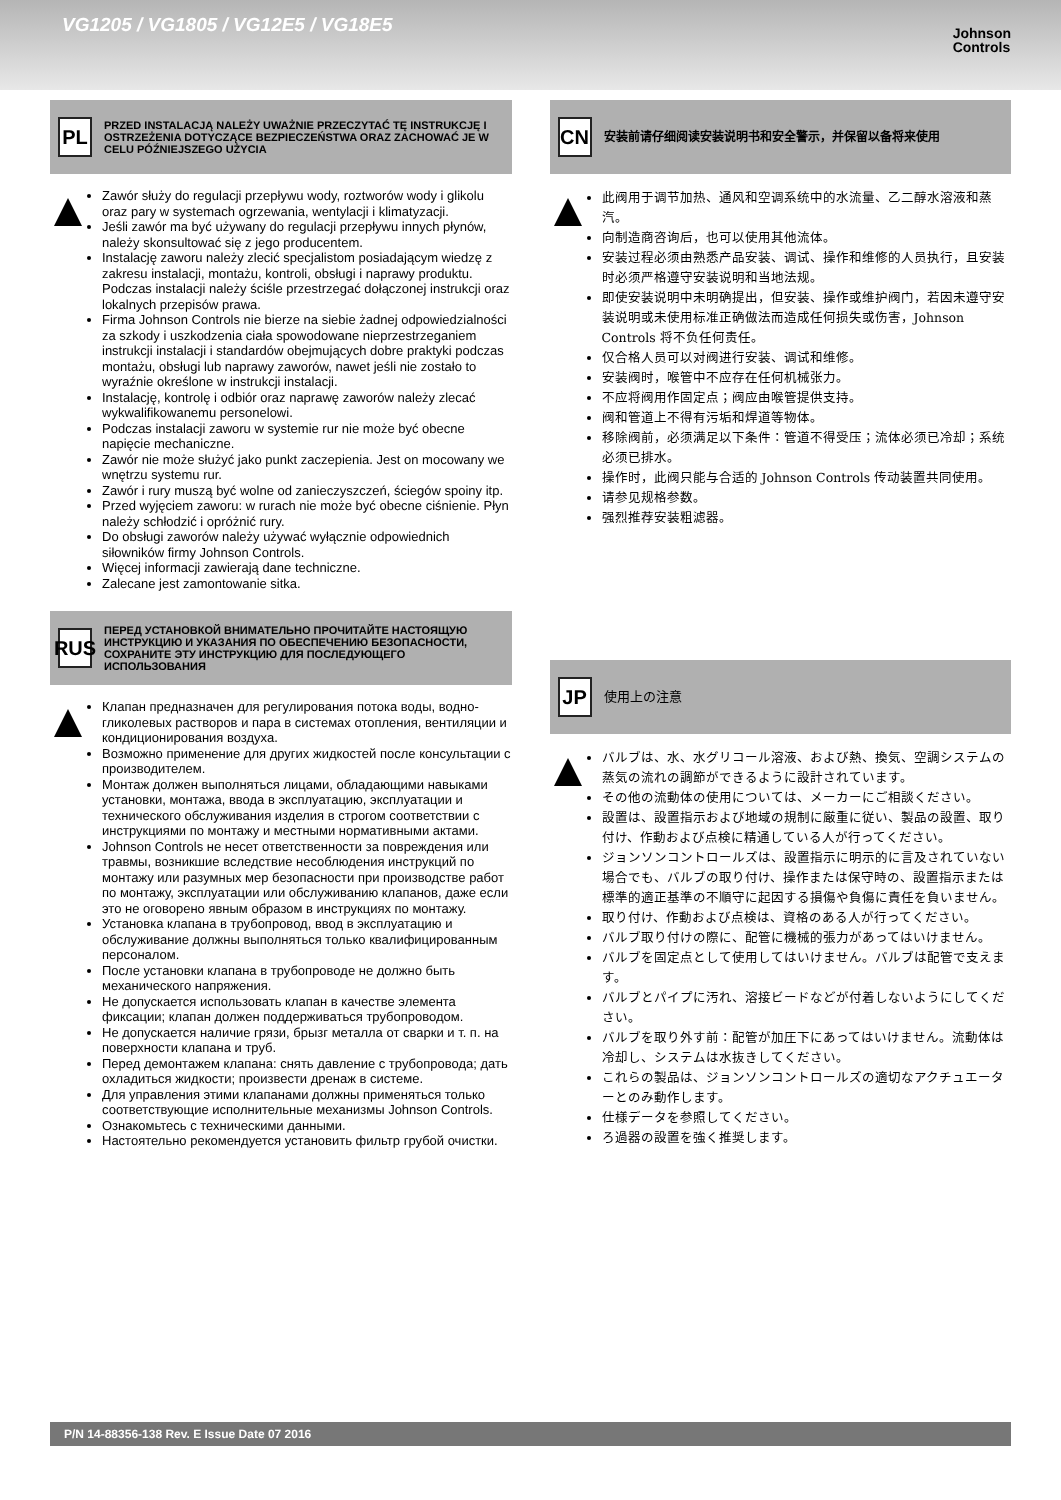VG1205 / VG1805 / VG12E5 / VG18E5
Johnson
Controls
PL
PRZED INSTALACJĄ NALEŻY UWAŻNIE PRZECZYTAĆ TĘ INSTRUKCJĘ I OSTRZEŻENIA DOTYCZĄCE BEZPIECZEŃSTWA ORAZ ZACHOWAĆ JE W CELU PÓŹNIEJSZEGO UŻYCIA
Zawór służy do regulacji przepływu wody, roztworów wody i glikolu oraz pary w systemach ogrzewania, wentylacji i klimatyzacji.
Jeśli zawór ma być używany do regulacji przepływu innych płynów, należy skonsultować się z jego producentem.
Instalację zaworu należy zlecić specjalistom posiadającym wiedzę z zakresu instalacji, montażu, kontroli, obsługi i naprawy produktu. Podczas instalacji należy ściśle przestrzegać dołączonej instrukcji oraz lokalnych przepisów prawa.
Firma Johnson Controls nie bierze na siebie żadnej odpowiedzialności za szkody i uszkodzenia ciała spowodowane nieprzestrzeganiem instrukcji instalacji i standardów obejmujących dobre praktyki podczas montażu, obsługi lub naprawy zaworów, nawet jeśli nie zostało to wyraźnie określone w instrukcji instalacji.
Instalację, kontrolę i odbiór oraz naprawę zaworów należy zlecać wykwalifikowanemu personelowi.
Podczas instalacji zaworu w systemie rur nie może być obecne napięcie mechaniczne.
Zawór nie może służyć jako punkt zaczepienia. Jest on mocowany we wnętrzu systemu rur.
Zawór i rury muszą być wolne od zanieczyszczeń, ściegów spoiny itp.
Przed wyjęciem zaworu: w rurach nie może być obecne ciśnienie. Płyn należy schłodzić i opróżnić rury.
Do obsługi zaworów należy używać wyłącznie odpowiednich siłowników firmy Johnson Controls.
Więcej informacji zawierają dane techniczne.
Zalecane jest zamontowanie sitka.
RUS
ПЕРЕД УСТАНОВКОЙ ВНИМАТЕЛЬНО ПРОЧИТАЙТЕ НАСТОЯЩУЮ ИНСТРУКЦИЮ И УКАЗАНИЯ ПО ОБЕСПЕЧЕНИЮ БЕЗОПАСНОСТИ, СОХРАНИТЕ ЭТУ ИНСТРУКЦИЮ ДЛЯ ПОСЛЕДУЮЩЕГО ИСПОЛЬЗОВАНИЯ
Клапан предназначен для регулирования потока воды, водно-гликолевых растворов и пара в системах отопления, вентиляции и кондиционирования воздуха.
Возможно применение для других жидкостей после консультации с производителем.
Монтаж должен выполняться лицами, обладающими навыками установки, монтажа, ввода в эксплуатацию, эксплуатации и технического обслуживания изделия в строгом соответствии с инструкциями по монтажу и местными нормативными актами.
Johnson Controls не несет ответственности за повреждения или травмы, возникшие вследствие несоблюдения инструкций по монтажу или разумных мер безопасности при производстве работ по монтажу, эксплуатации или обслуживанию клапанов, даже если это не оговорено явным образом в инструкциях по монтажу.
Установка клапана в трубопровод, ввод в эксплуатацию и обслуживание должны выполняться только квалифицированным персоналом.
После установки клапана в трубопроводе не должно быть механического напряжения.
Не допускается использовать клапан в качестве элемента фиксации; клапан должен поддерживаться трубопроводом.
Не допускается наличие грязи, брызг металла от сварки и т. п. на поверхности клапана и труб.
Перед демонтажем клапана: снять давление с трубопровода; дать охладиться жидкости; произвести дренаж в системе.
Для управления этими клапанами должны применяться только соответствующие исполнительные механизмы Johnson Controls.
Ознакомьтесь с техническими данными.
Настоятельно рекомендуется установить фильтр грубой очистки.
CN
安装前请仔细阅读安装说明书和安全警示，并保留以备将来使用
此阀用于调节加热、通风和空调系统中的水流量、乙二醇水溶液和蒸汽。
向制造商咨询后，也可以使用其他流体。
安装过程必须由熟悉产品安装、调试、操作和维修的人员执行，且安装时必须严格遵守安装说明和当地法规。
即使安装说明中未明确提出，但安装、操作或维护阀门，若因未遵守安装说明或未使用标准正确做法而造成任何损失或伤害，Johnson Controls 将不负任何责任。
仅合格人员可以对阀进行安装、调试和维修。
安装阀时，喉管中不应存在任何机械张力。
不应将阀用作固定点；阀应由喉管提供支持。
阀和管道上不得有污垢和焊道等物体。
移除阀前，必须满足以下条件：管道不得受压；流体必须已冷却；系统必须已排水。
操作时，此阀只能与合适的 Johnson Controls 传动装置共同使用。
请参见规格参数。
强烈推荐安装粗滤器。
JP
使用上の注意
バルブは、水、水グリコール溶液、および熱、換気、空調システムの蒸気の流れの調節ができるように設計されています。
その他の流動体の使用については、メーカーにご相談ください。
設置は、設置指示および地域の規制に厳重に従い、製品の設置、取り付け、作動および点検に精通している人が行ってください。
ジョンソンコントロールズは、設置指示に明示的に言及されていない場合でも、バルブの取り付け、操作または保守時の、設置指示または標準的適正基準の不順守に起因する損傷や負傷に責任を負いません。
取り付け、作動および点検は、資格のある人が行ってください。
バルブ取り付けの際に、配管に機械的張力があってはいけません。
バルブを固定点として使用してはいけません。バルブは配管で支えます。
バルブとパイプに汚れ、溶接ビードなどが付着しないようにしてください。
バルブを取り外す前：配管が加圧下にあってはいけません。流動体は冷却し、システムは水抜きしてください。
これらの製品は、ジョンソンコントロールズの適切なアクチュエーターとのみ動作します。
仕様データを参照してください。
ろ過器の設置を強く推奨します。
P/N 14-88356-138 Rev. E Issue Date 07 2016